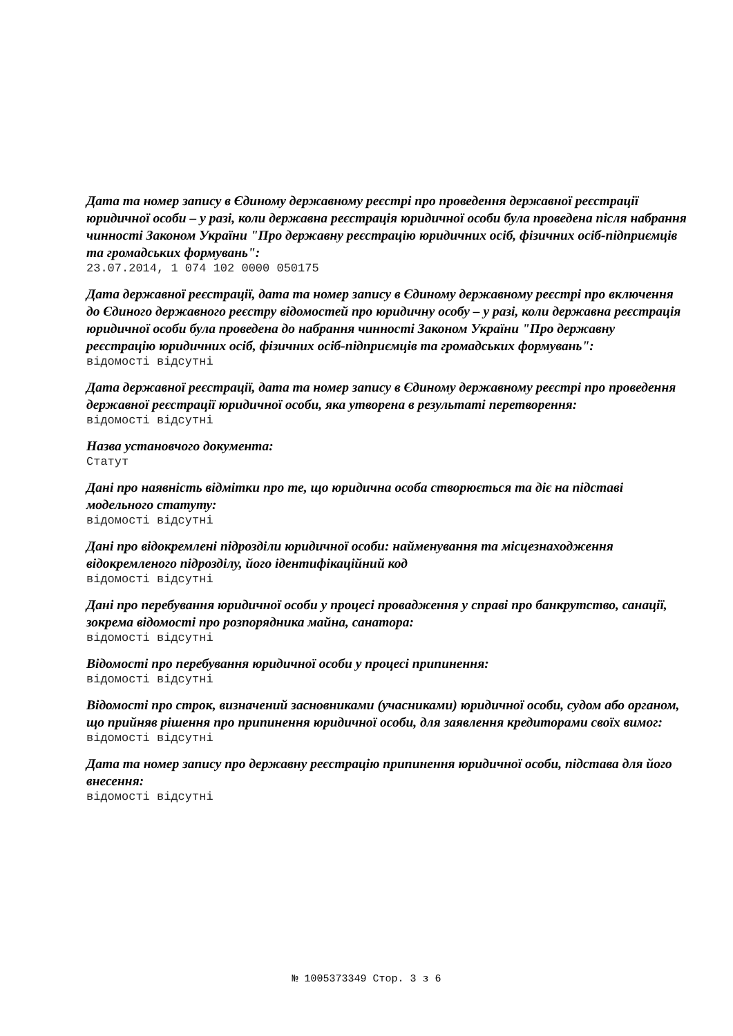Дата та номер запису в Єдиному державному реєстрі про проведення державної реєстрації юридичної особи – у разі, коли державна реєстрація юридичної особи була проведена після набрання чинності Законом України "Про державну реєстрацію юридичних осіб, фізичних осіб-підприємців та громадських формувань":
23.07.2014, 1 074 102 0000 050175
Дата державної реєстрації, дата та номер запису в Єдиному державному реєстрі про включення до Єдиного державного реєстру відомостей про юридичну особу – у разі, коли державна реєстрація юридичної особи була проведена до набрання чинності Законом України "Про державну реєстрацію юридичних осіб, фізичних осіб-підприємців та громадських формувань":
відомості відсутні
Дата державної реєстрації, дата та номер запису в Єдиному державному реєстрі про проведення державної реєстрації юридичної особи, яка утворена в результаті перетворення:
відомості відсутні
Назва установчого документа:
Статут
Дані про наявність відмітки про те, що юридична особа створюється та діє на підставі модельного статуту:
відомості відсутні
Дані про відокремлені підрозділи юридичної особи: найменування та місцезнаходження відокремленого підрозділу, його ідентифікаційний код
відомості відсутні
Дані про перебування юридичної особи у процесі провадження у справі про банкрутство, санації, зокрема відомості про розпорядника майна, санатора:
відомості відсутні
Відомості про перебування юридичної особи у процесі припинення:
відомості відсутні
Відомості про строк, визначений засновниками (учасниками) юридичної особи, судом або органом, що прийняв рішення про припинення юридичної особи, для заявлення кредиторами своїх вимог:
відомості відсутні
Дата та номер запису про державну реєстрацію припинення юридичної особи, підстава для його внесення:
відомості відсутні
№ 1005373349 Стор. 3 з 6